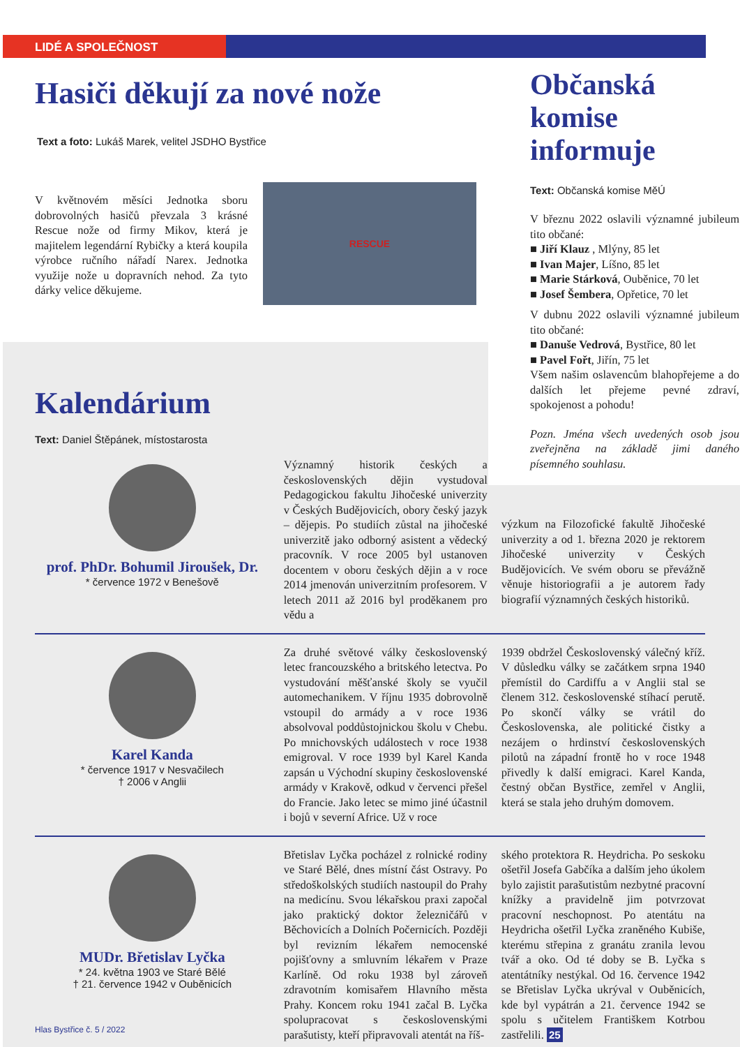LIDÉ A SPOLEČNOST
Hasiči děkují za nové nože
Text a foto: Lukáš Marek, velitel JSDHO Bystřice
V květnovém měsíci Jednotka sboru dobrovolných hasičů převzala 3 krásné Rescue nože od firmy Mikov, která je majitelem legendární Rybičky a která koupila výrobce ručního nářadí Narex. Jednotka využije nože u dopravních nehod. Za tyto dárky velice děkujeme.
RESCUE
Kalendárium
Text: Daniel Štěpánek, místostarosta
Občanská komise informuje
Text: Občanská komise MěÚ
V březnu 2022 oslavili významné jubileum tito občané:
■ Jiří Klauz , Mlýny, 85 let
■ Ivan Majer, Líšno, 85 let
■ Marie Stárková, Ouběnice, 70 let
■ Josef Šembera, Opřetice, 70 let
V dubnu 2022 oslavili významné jubileum tito občané:
■ Danuše Vedrová, Bystřice, 80 let
■ Pavel Fořt, Jiřín, 75 let
Všem našim oslavencům blahopřejeme a do dalších let přejeme pevné zdraví, spokojenost a pohodu!
Pozn. Jména všech uvedených osob jsou zveřejněna na základě jimi daného písemného souhlasu.
prof. PhDr. Bohumil Jiroušek, Dr.
* července 1972 v Benešově
Významný historik českých a československých dějin vystudoval Pedagogickou fakultu Jihočeské univerzity v Českých Budějovicích, obory český jazyk – dějepis. Po studiích zůstal na jihočeské univerzitě jako odborný asistent a vědecký pracovník. V roce 2005 byl ustanoven docentem v oboru českých dějin a v roce 2014 jmenován univerzitním profesorem. V letech 2011 až 2016 byl proděkanem pro vědu a
výzkum na Filozofické fakultě Jihočeské univerzity a od 1. března 2020 je rektorem Jihočeské univerzity v Českých Budějovicích. Ve svém oboru se převážně věnuje historiografii a je autorem řady biografií významných českých historiků.
Karel Kanda
* července 1917 v Nesvačilech
† 2006 v Anglii
Za druhé světové války československý letec francouzského a britského letectva. Po vystudování měšťanské školy se vyučil automechanikem. V říjnu 1935 dobrovolně vstoupil do armády a v roce 1936 absolvoval poddůstojnickou školu v Chebu. Po mnichovských událostech v roce 1938 emigroval. V roce 1939 byl Karel Kanda zapsán u Východní skupiny československé armády v Krakově, odkud v červenci přešel do Francie. Jako letec se mimo jiné účastnil i bojů v severní Africe. Už v roce
1939 obdržel Československý válečný kříž. V důsledku války se začátkem srpna 1940 přemístil do Cardiffu a v Anglii stal se členem 312. československé stíhací perutě. Po skončí války se vrátil do Československa, ale politické čistky a nezájem o hrdinství československých pilotů na západní frontě ho v roce 1948 přivedly k další emigraci. Karel Kanda, čestný občan Bystřice, zemřel v Anglii, která se stala jeho druhým domovem.
MUDr. Břetislav Lyčka
* 24. května 1903 ve Staré Bělé
† 21. července 1942 v Ouběnicích
Hlas Bystřice č. 5 / 2022
Břetislav Lyčka pocházel z rolnické rodiny ve Staré Bělé, dnes místní část Ostravy. Po středoškolských studiích nastoupil do Prahy na medicínu. Svou lékařskou praxi započal jako praktický doktor železničářů v Běchovicích a Dolních Počernicích. Později byl revizním lékařem nemocenské pojišťovny a smluvním lékařem v Praze Karlíně. Od roku 1938 byl zároveň zdravotním komisařem Hlavního města Prahy. Koncem roku 1941 začal B. Lyčka spolupracovat s československými parašutisty, kteří připravovali atentát na říš-
ského protektora R. Heydricha. Po seskoku ošetřil Josefa Gabčíka a dalším jeho úkolem bylo zajistit parašutistům nezbytné pracovní knížky a pravidelně jim potvrzovat pracovní neschopnost. Po atentátu na Heydricha ošetřil Lyčka zraněného Kubiše, kterému střepina z granátu zranila levou tvář a oko. Od té doby se B. Lyčka s atentátníky nestýkal. Od 16. července 1942 se Břetislav Lyčka ukrýval v Ouběnicích, kde byl vypátrán a 21. července 1942 se spolu s učitelem Františkem Kotrbou zastřelili. 25